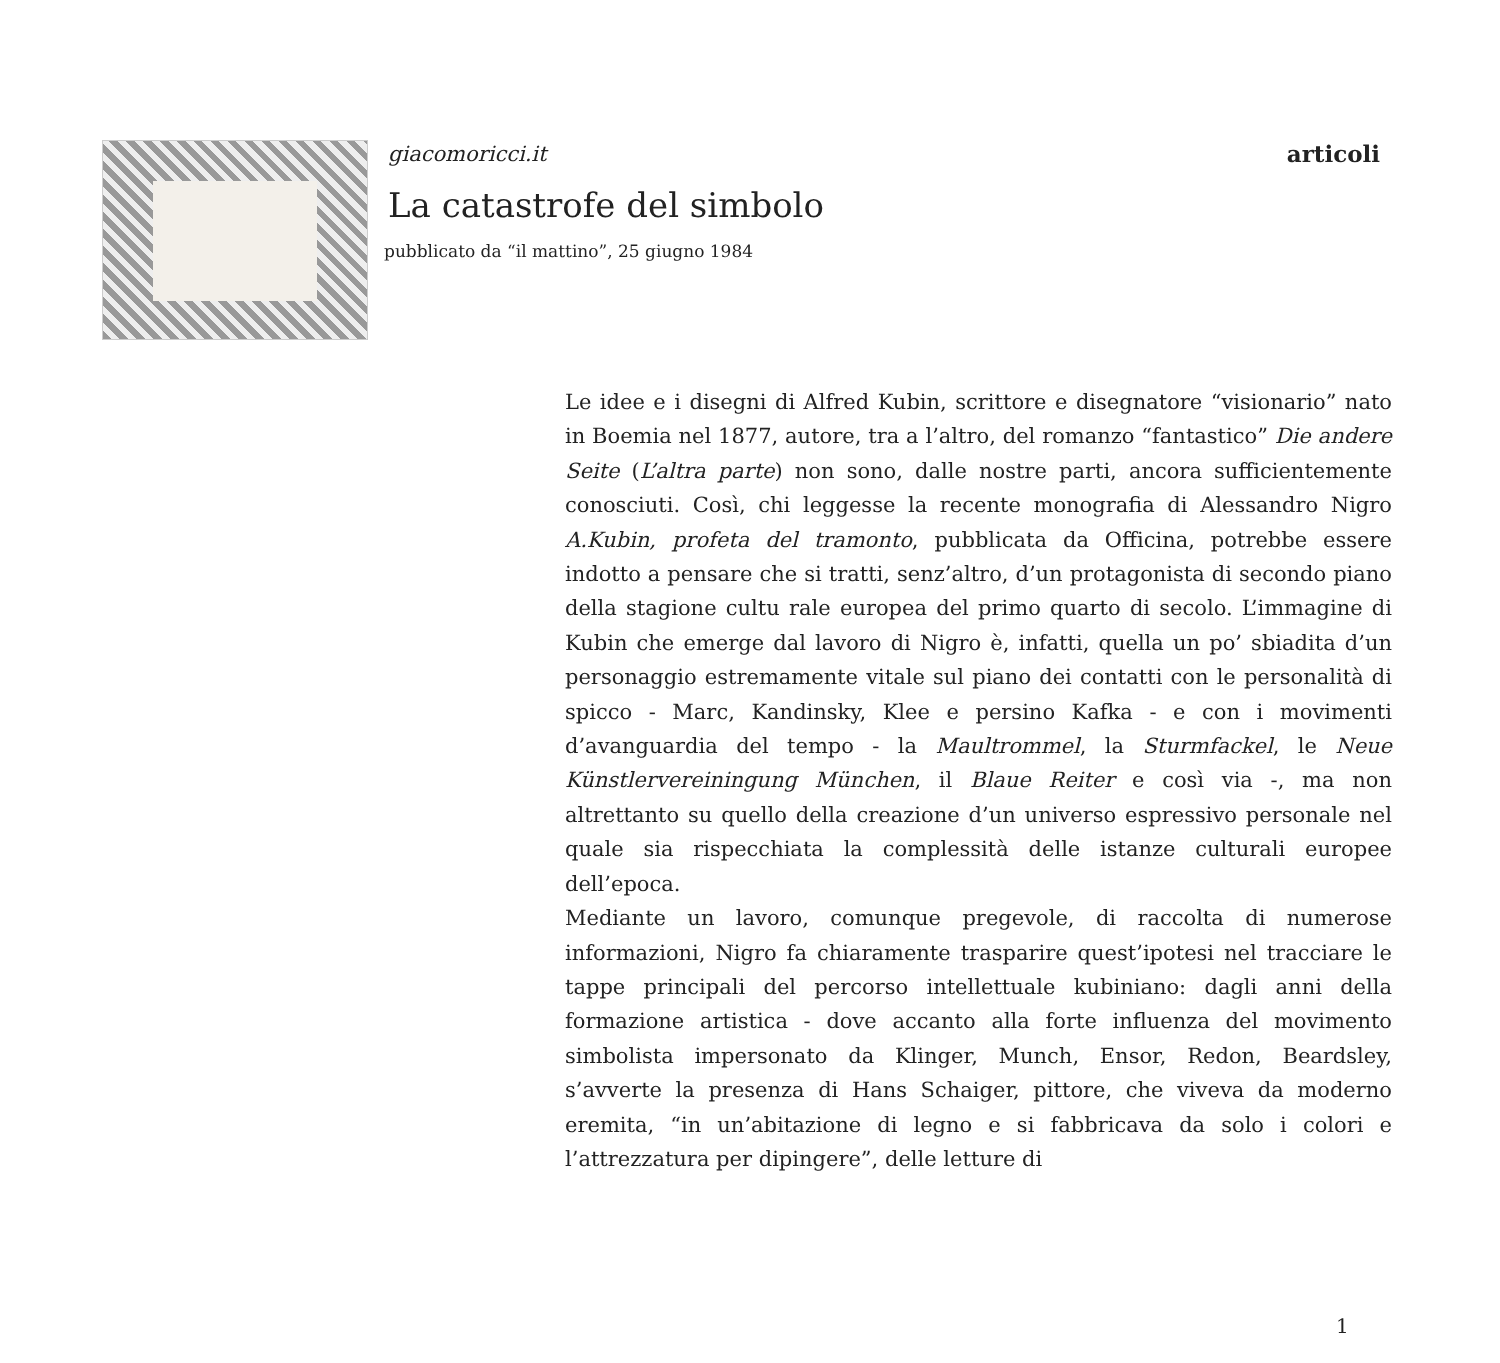giacomoricci.it articoli
La catastrofe del simbolo
pubblicato da “il mattino”, 25 giugno 1984
Le idee e i disegni di Alfred Kubin, scrittore e disegnatore “visionario” nato in Boemia nel 1877, autore, tra a l’altro, del romanzo “fantastico” Die andere Seite (L’altra parte) non sono, dalle nostre parti, ancora sufficientemente conosciuti. Così, chi leggesse la recente monografia di Alessandro Nigro A.Kubin, profeta del tramonto, pubblicata da Officina, potrebbe essere indotto a pensare che si tratti, senz’altro, d’un protagonista di secondo piano della stagione cultu rale europea del primo quarto di secolo. L’immagine di Kubin che emerge dal lavoro di Nigro è, infatti, quella un po’ sbiadita d’un personaggio estremamente vitale sul piano dei contatti con le personalità di spicco - Marc, Kandinsky, Klee e persino Kafka - e con i movimenti d’avanguardia del tempo - la Maultrommel, la Sturmfackel, le Neue Künstlervereiningung München, il Blaue Reiter e così via -, ma non altrettanto su quello della creazione d’un universo espressivo personale nel quale sia rispecchiata la complessità delle istanze culturali europee dell’epoca.
Mediante un lavoro, comunque pregevole, di raccolta di numerose informazioni, Nigro fa chiaramente trasparire quest’ipotesi nel tracciare le tappe principali del percorso intellettuale kubiniano: dagli anni della formazione artistica - dove accanto alla forte influenza del movimento simbolista impersonato da Klinger, Munch, Ensor, Redon, Beardsley, s’avverte la presenza di Hans Schaiger, pittore, che viveva da moderno eremita, “in un’abitazione di legno e si fabbricava da solo i colori e l’attrezzatura per dipingere”, delle letture di
1